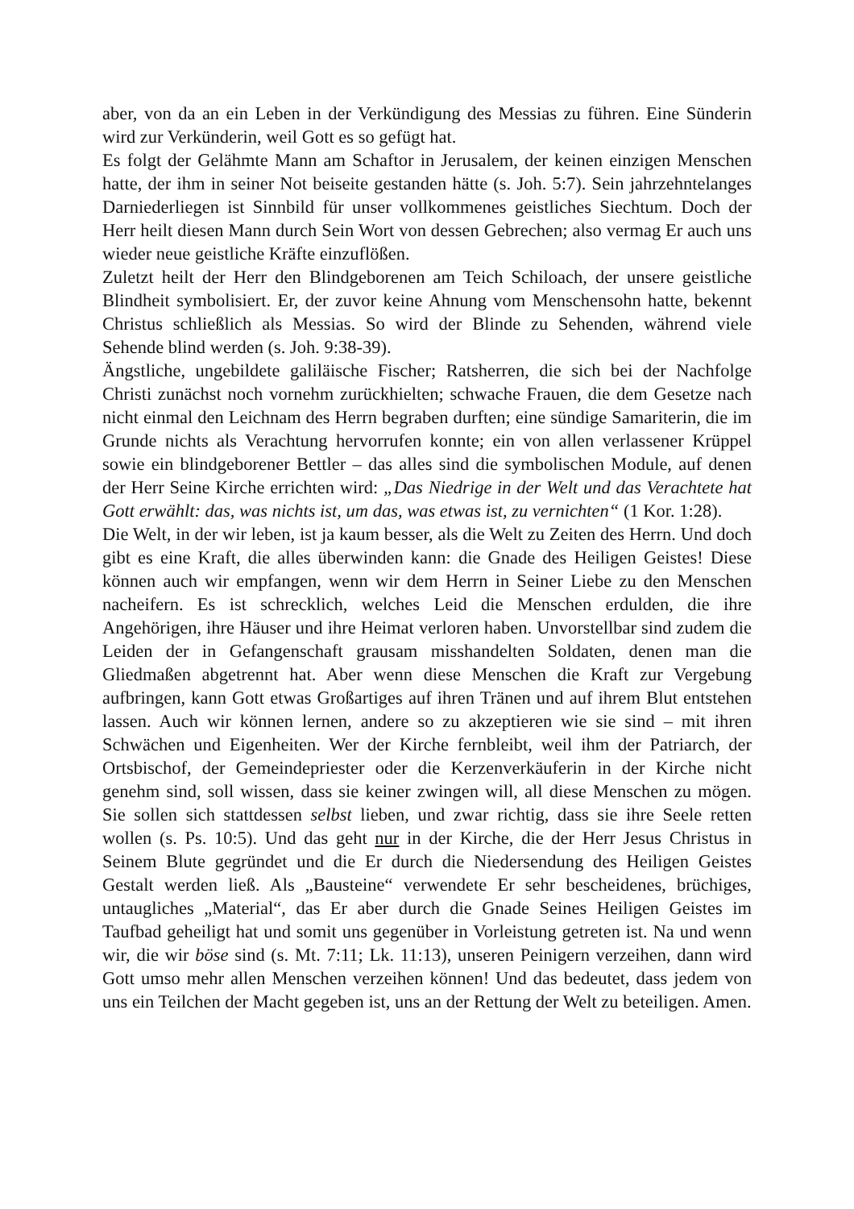aber, von da an ein Leben in der Verkündigung des Messias zu führen. Eine Sünderin wird zur Verkünderin, weil Gott es so gefügt hat.
Es folgt der Gelähmte Mann am Schaftor in Jerusalem, der keinen einzigen Menschen hatte, der ihm in seiner Not beiseite gestanden hätte (s. Joh. 5:7). Sein jahrzehntelanges Darniederliegen ist Sinnbild für unser vollkommenes geistliches Siechtum. Doch der Herr heilt diesen Mann durch Sein Wort von dessen Gebrechen; also vermag Er auch uns wieder neue geistliche Kräfte einzuflößen.
Zuletzt heilt der Herr den Blindgeborenen am Teich Schiloach, der unsere geistliche Blindheit symbolisiert. Er, der zuvor keine Ahnung vom Menschensohn hatte, bekennt Christus schließlich als Messias. So wird der Blinde zu Sehenden, während viele Sehende blind werden (s. Joh. 9:38-39).
Ängstliche, ungebildete galiläische Fischer; Ratsherren, die sich bei der Nachfolge Christi zunächst noch vornehm zurückhielten; schwache Frauen, die dem Gesetze nach nicht einmal den Leichnam des Herrn begraben durften; eine sündige Samariterin, die im Grunde nichts als Verachtung hervorrufen konnte; ein von allen verlassener Krüppel sowie ein blindgeborener Bettler – das alles sind die symbolischen Module, auf denen der Herr Seine Kirche errichten wird: „Das Niedrige in der Welt und das Verachtete hat Gott erwählt: das, was nichts ist, um das, was etwas ist, zu vernichten“ (1 Kor. 1:28).
Die Welt, in der wir leben, ist ja kaum besser, als die Welt zu Zeiten des Herrn. Und doch gibt es eine Kraft, die alles überwinden kann: die Gnade des Heiligen Geistes! Diese können auch wir empfangen, wenn wir dem Herrn in Seiner Liebe zu den Menschen nacheifern. Es ist schrecklich, welches Leid die Menschen erdulden, die ihre Angehörigen, ihre Häuser und ihre Heimat verloren haben. Unvorstellbar sind zudem die Leiden der in Gefangenschaft grausam misshandelten Soldaten, denen man die Gliedmaßen abgetrennt hat. Aber wenn diese Menschen die Kraft zur Vergebung aufbringen, kann Gott etwas Großartiges auf ihren Tränen und auf ihrem Blut entstehen lassen. Auch wir können lernen, andere so zu akzeptieren wie sie sind – mit ihren Schwächen und Eigenheiten. Wer der Kirche fernbleibt, weil ihm der Patriarch, der Ortsbischof, der Gemeindepriester oder die Kerzenverkäuferin in der Kirche nicht genehm sind, soll wissen, dass sie keiner zwingen will, all diese Menschen zu mögen. Sie sollen sich stattdessen selbst lieben, und zwar richtig, dass sie ihre Seele retten wollen (s. Ps. 10:5). Und das geht nur in der Kirche, die der Herr Jesus Christus in Seinem Blute gegründet und die Er durch die Niedersendung des Heiligen Geistes Gestalt werden ließ. Als „Bausteine“ verwendete Er sehr bescheidenes, brüchiges, untaugliches „Material“, das Er aber durch die Gnade Seines Heiligen Geistes im Taufbad geheiligt hat und somit uns gegenüber in Vorleistung getreten ist. Na und wenn wir, die wir böse sind (s. Mt. 7:11; Lk. 11:13), unseren Peinigern verzeihen, dann wird Gott umso mehr allen Menschen verzeihen können! Und das bedeutet, dass jedem von uns ein Teilchen der Macht gegeben ist, uns an der Rettung der Welt zu beteiligen. Amen.